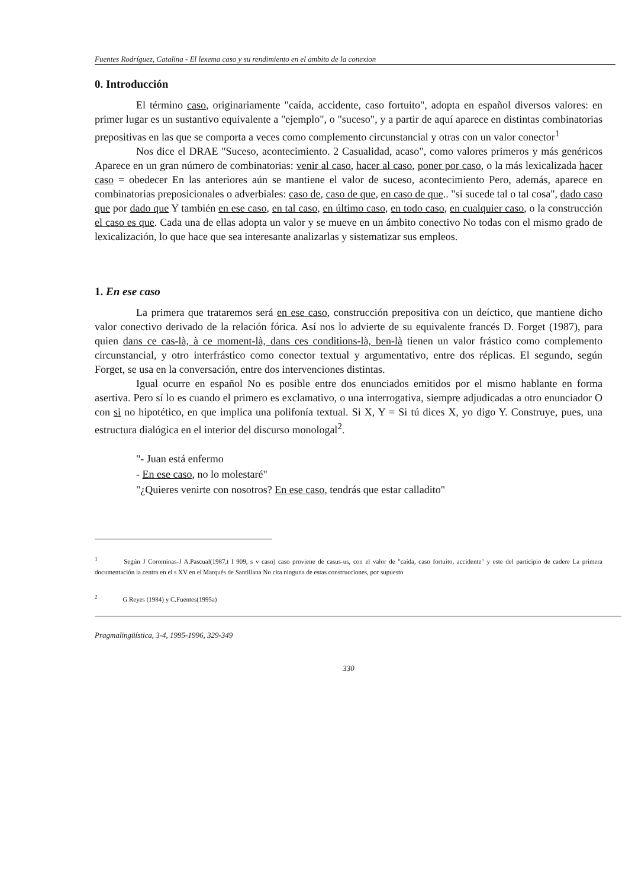Fuentes Rodríguez, Catalina - El lexema caso y su rendimiento en el ambito de la conexion
0. Introducción
El término caso, originariamente "caída, accidente, caso fortuito", adopta en español diversos valores: en primer lugar es un sustantivo equivalente a "ejemplo", o "suceso", y a partir de aquí aparece en distintas combinatorias prepositivas en las que se comporta a veces como complemento circunstancial y otras con un valor conector<sup>1</sup>
Nos dice el DRAE "Suceso, acontecimiento. 2 Casualidad, acaso", como valores primeros y más genéricos Aparece en un gran número de combinatorias: venir al caso, hacer al caso, poner por caso, o la más lexicalizada hacer caso = obedecer En las anteriores aún se mantiene el valor de suceso, acontecimiento Pero, además, aparece en combinatorias preposicionales o adverbiales: caso de, caso de que, en caso de que.. "si sucede tal o tal cosa", dado caso que por dado que Y también en ese caso, en tal caso, en último caso, en todo caso, en cualquier caso, o la construcción el caso es que. Cada una de ellas adopta un valor y se mueve en un ámbito conectivo No todas con el mismo grado de lexicalización, lo que hace que sea interesante analizarlas y sistematizar sus empleos.
1. En ese caso
La primera que trataremos será en ese caso, construcción prepositiva con un deíctico, que mantiene dicho valor conectivo derivado de la relación fórica. Así nos lo advierte de su equivalente francés D. Forget (1987), para quien dans ce cas-là, à ce moment-là, dans ces conditions-là, ben-là tienen un valor frástico como complemento circunstancial, y otro interfrástico como conector textual y argumentativo, entre dos réplicas. El segundo, según Forget, se usa en la conversación, entre dos intervenciones distintas.
Igual ocurre en español No es posible entre dos enunciados emitidos por el mismo hablante en forma asertiva. Pero sí lo es cuando el primero es exclamativo, o una interrogativa, siempre adjudicadas a otro enunciador O con si no hipotético, en que implica una polifonía textual. Si X, Y = Si tú dices X, yo digo Y. Construye, pues, una estructura dialógica en el interior del discurso monologal<sup>2</sup>.
"- Juan está enfermo
- En ese caso, no lo molestaré"
"¿Quieres venirte con nosotros? En ese caso, tendrás que estar calladito"
<sup>1</sup> Según J Corominas-J A.Pascual(1987,t I 909, s v caso) caso proviene de casus-us, con el valor de "caída, caso fortuito, accidente" y este del participio de cadere La primera documentación la centra en el s XV en el Marqués de Santillana No cita ninguna de estas construcciones, por supuesto
<sup>2</sup> G Reyes (1984) y C.Fuentes(1995a)
Pragmalingüística, 3-4, 1995-1996, 329-349
330